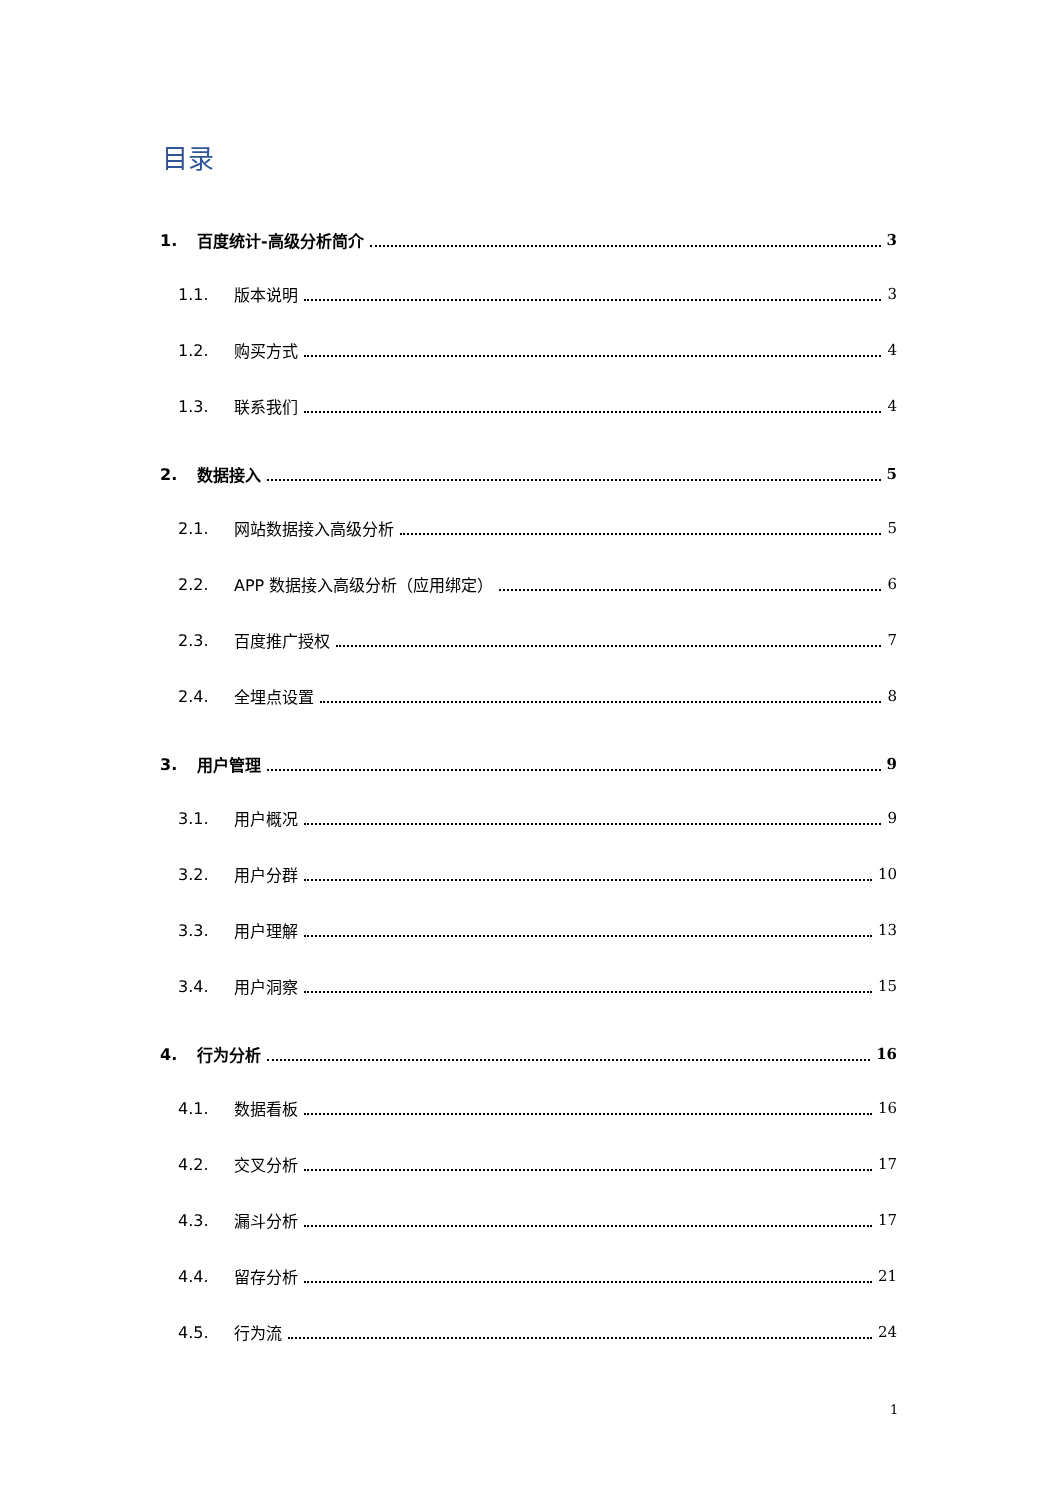目录
1. 百度统计-高级分析简介 3
1.1. 版本说明 3
1.2. 购买方式 4
1.3. 联系我们 4
2. 数据接入 5
2.1. 网站数据接入高级分析 5
2.2. APP 数据接入高级分析（应用绑定） 6
2.3. 百度推广授权 7
2.4. 全埋点设置 8
3. 用户管理 9
3.1. 用户概况 9
3.2. 用户分群 10
3.3. 用户理解 13
3.4. 用户洞察 15
4. 行为分析 16
4.1. 数据看板 16
4.2. 交叉分析 17
4.3. 漏斗分析 17
4.4. 留存分析 21
4.5. 行为流 24
1